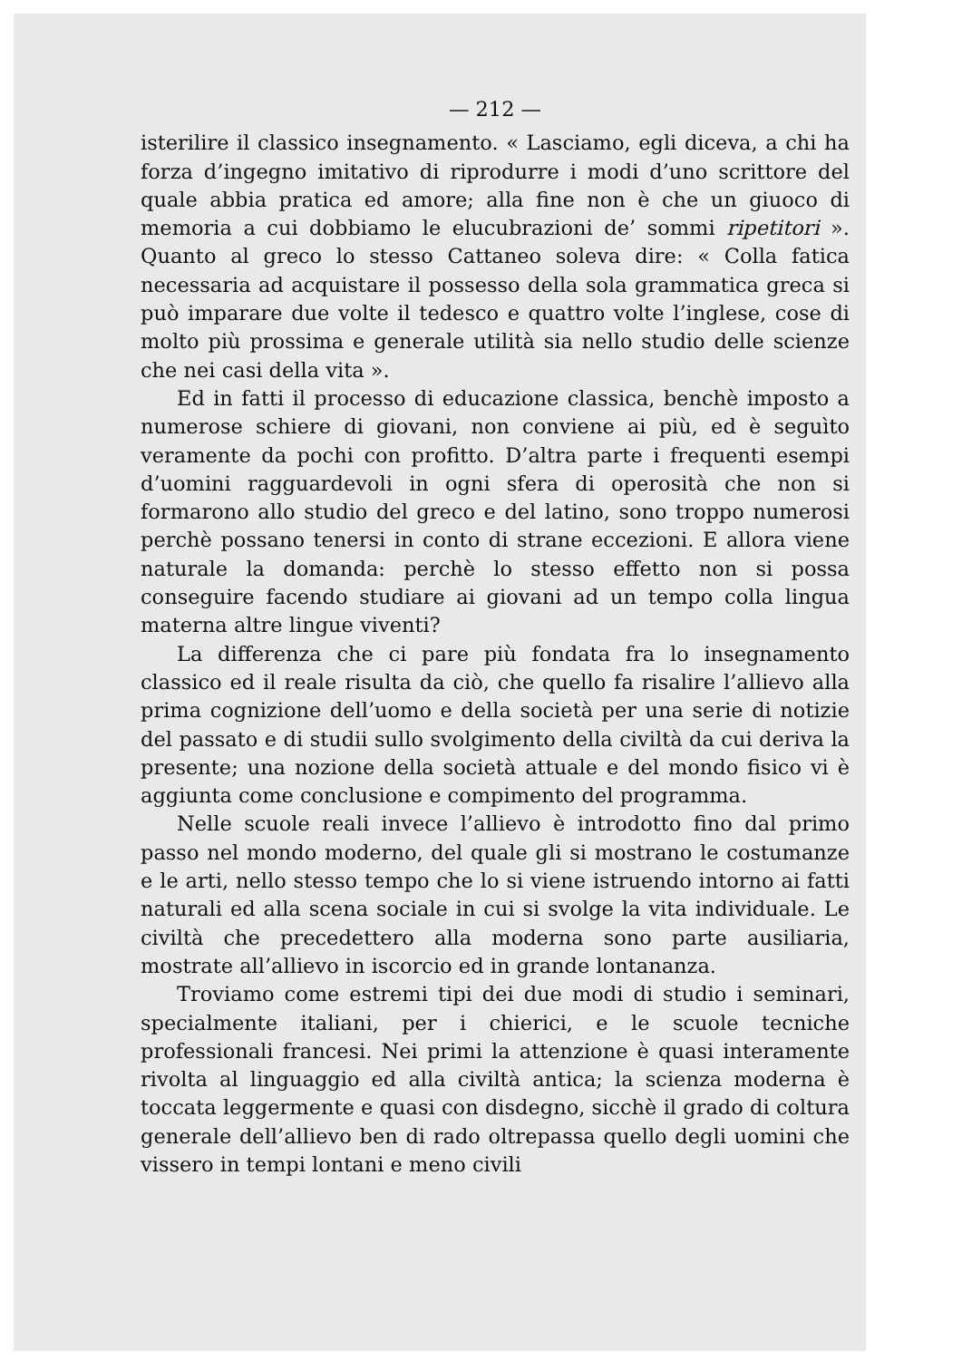— 212 —
isterilire il classico insegnamento. « Lasciamo, egli diceva, a chi ha forza d’ingegno imitativo di riprodurre i modi d’uno scrittore del quale abbia pratica ed amore; alla fine non è che un giuoco di memoria a cui dobbiamo le elucubrazioni de’ sommi ripetitori ». Quanto al greco lo stesso Cattaneo soleva dire: « Colla fatica necessaria ad acquistare il possesso della sola grammatica greca si può imparare due volte il tedesco e quattro volte l’inglese, cose di molto più prossima e generale utilità sia nello studio delle scienze che nei casi della vita ».
Ed in fatti il processo di educazione classica, benchè imposto a numerose schiere di giovani, non conviene ai più, ed è seguìto veramente da pochi con profitto. D’altra parte i frequenti esempi d’uomini ragguardevoli in ogni sfera di operosità che non si formarono allo studio del greco e del latino, sono troppo numerosi perchè possano tenersi in conto di strane eccezioni. E allora viene naturale la domanda: perchè lo stesso effetto non si possa conseguire facendo studiare ai giovani ad un tempo colla lingua materna altre lingue viventi?
La differenza che ci pare più fondata fra lo insegnamento classico ed il reale risulta da ciò, che quello fa risalire l’allievo alla prima cognizione dell’uomo e della società per una serie di notizie del passato e di studii sullo svolgimento della civiltà da cui deriva la presente; una nozione della società attuale e del mondo fisico vi è aggiunta come conclusione e compimento del programma.
Nelle scuole reali invece l’allievo è introdotto fino dal primo passo nel mondo moderno, del quale gli si mostrano le costumanze e le arti, nello stesso tempo che lo si viene istruendo intorno ai fatti naturali ed alla scena sociale in cui si svolge la vita individuale. Le civiltà che precedettero alla moderna sono parte ausiliaria, mostrate all’allievo in iscorcio ed in grande lontananza.
Troviamo come estremi tipi dei due modi di studio i seminari, specialmente italiani, per i chierici, e le scuole tecniche professionali francesi. Nei primi la attenzione è quasi interamente rivolta al linguaggio ed alla civiltà antica; la scienza moderna è toccata leggermente e quasi con disdegno, sicchè il grado di coltura generale dell’allievo ben di rado oltrepassa quello degli uomini che vissero in tempi lontani e meno civili